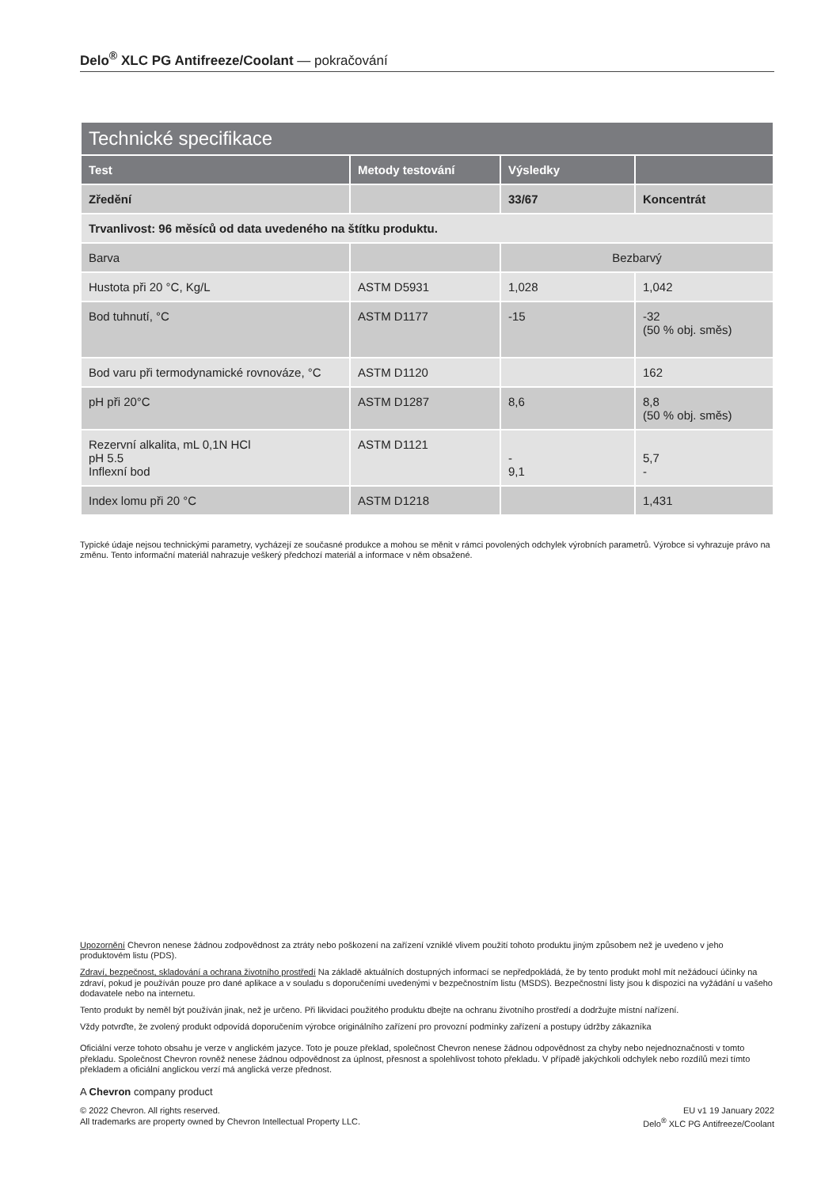Delo<sup>®</sup> XLC PG Antifreeze/Coolant — pokračování
| Technické specifikace | | | |
| --- | --- | --- | --- |
| Test | Metody testování | Výsledky | |
| Zředění | | 33/67 | Koncentrát |
| Trvanlivost: 96 měsíců od data uvedeného na štítku produktu. | | | |
| Barva | | Bezbarvý | |
| Hustota při 20 °C, Kg/L | ASTM D5931 | 1,028 | 1,042 |
| Bod tuhnutí, °C | ASTM D1177 | -15 | -32 (50 % obj. směs) |
| Bod varu při termodynamické rovnováze, °C | ASTM D1120 | | 162 |
| pH při 20°C | ASTM D1287 | 8,6 | 8,8 (50 % obj. směs) |
| Rezervní alkalita, mL 0,1N HCl pH 5.5 Inflexní bod | ASTM D1121 | - 9,1 | 5,7 - |
| Index lomu při 20 °C | ASTM D1218 | | 1,431 |
Typické údaje nejsou technickými parametry, vycházejí ze současné produkce a mohou se měnit v rámci povolených odchylek výrobních parametrů. Výrobce si vyhrazuje právo na změnu. Tento informační materiál nahrazuje veškerý předchozí materiál a informace v něm obsažené.
Upozornění Chevron nenese žádnou zodpovědnost za ztráty nebo poškození na zařízení vzniklé vlivem použití tohoto produktu jiným způsobem než je uvedeno v jeho produktovém listu (PDS).
Zdraví, bezpečnost, skladování a ochrana životního prostředí Na základě aktuálních dostupných informací se nepředpokládá, že by tento produkt mohl mít nežádoucí účinky na zdraví, pokud je používán pouze pro dané aplikace a v souladu s doporučeními uvedenými v bezpečnostním listu (MSDS). Bezpečnostní listy jsou k dispozici na vyžádání u vašeho dodavatele nebo na internetu.
Tento produkt by neměl být používán jinak, než je určeno. Při likvidaci použitého produktu dbejte na ochranu životního prostředí a dodržujte místní nařízení.
Vždy potvrďte, že zvolený produkt odpovídá doporučením výrobce originálního zařízení pro provozní podmínky zařízení a postupy údržby zákazníka
Oficiální verze tohoto obsahu je verze v anglickém jazyce. Toto je pouze překlad, společnost Chevron nenese žádnou odpovědnost za chyby nebo nejednoznačnosti v tomto překladu. Společnost Chevron rovněž nenese žádnou odpovědnost za úplnost, přesnost a spolehlivost tohoto překladu. V případě jakýchkoli odchylek nebo rozdílů mezi tímto překladem a oficiální anglickou verzí má anglická verze přednost.
A Chevron company product
© 2022 Chevron. All rights reserved.
All trademarks are property owned by Chevron Intellectual Property LLC.
EU v1 19 January 2022
Delo<sup>®</sup> XLC PG Antifreeze/Coolant